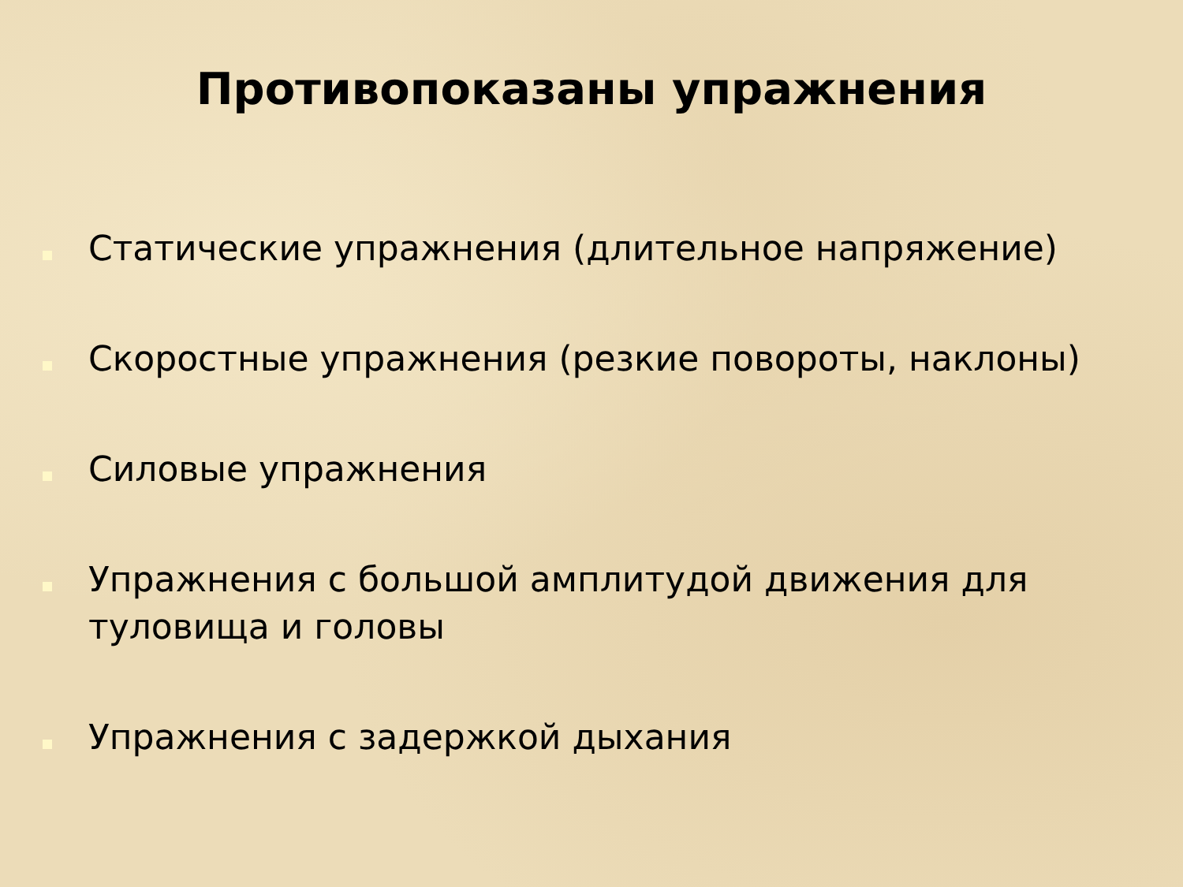Противопоказаны упражнения
Статические упражнения (длительное напряжение)
Скоростные упражнения (резкие повороты, наклоны)
Силовые упражнения
Упражнения с большой амплитудой движения для туловища и головы
Упражнения с задержкой дыхания